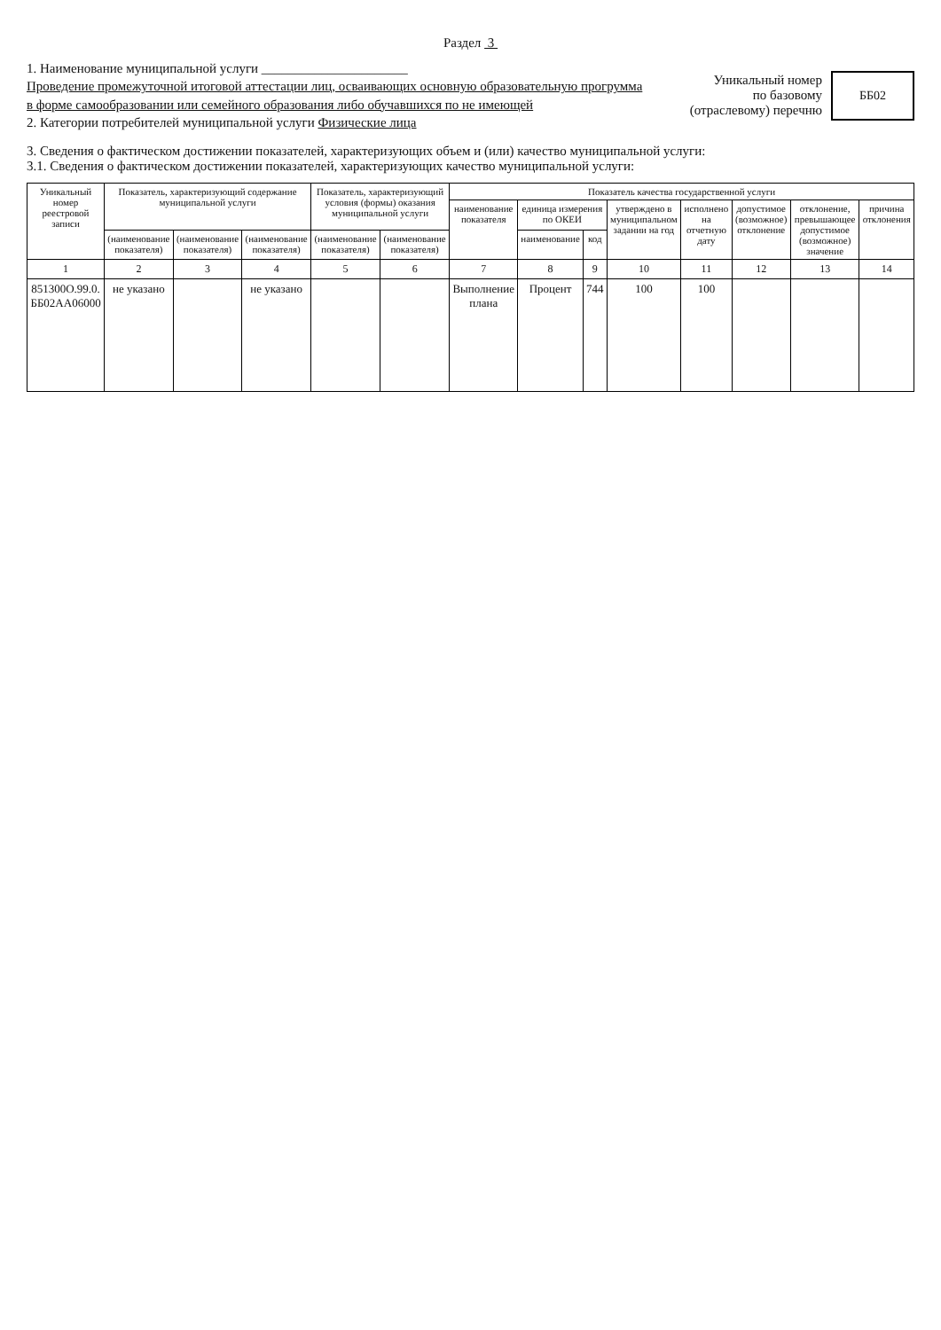Раздел 3
1. Наименование муниципальной услуги ______________________
Проведение промежуточной итоговой аттестации лиц, осваивающих основную образовательную прогрумма в форме самообразовании или семейного образования либо обучавшихся по не имеющей
2. Категории потребителей муниципальной услуги Физические лица
Уникальный номер
по базовому
(отраслевому) перечню
ББ02
3. Сведения о фактическом достижении показателей, характеризующих объем и (или) качество муниципальной услуги:
3.1. Сведения о фактическом достижении показателей, характеризующих качество муниципальной услуги:
| Уникальный номер реестровой записи | Показатель, характеризующий содержание муниципальной услуги | | | Показатель, характеризующий условия (формы) оказания муниципальной услуги | | Показатель качества государственной услуги | | | | | | | |
| --- | --- | --- | --- | --- | --- | --- | --- | --- | --- | --- | --- | --- | --- |
| | | | | | | наименование показателя | единица измерения по ОКЕИ | | утверждено в муниципальном задании на год | исполнено на отчетную дату | допустимое (возможное) отклонение | отклонение, превышающее допустимое (возможное) значение | причина отклонения |
| | (наименование показателя) | (наименование показателя) | (наименование показателя) | (наименование показателя) | (наименование показателя) | | наименование | код | | | | | |
| 1 | 2 | 3 | 4 | 5 | 6 | 7 | 8 | 9 | 10 | 11 | 12 | 13 | 14 |
| 851300О.99.0. ББ02АА06000 | не указано | | не указано | | | Выполнение плана | Процент | 744 | 100 | 100 | | | |